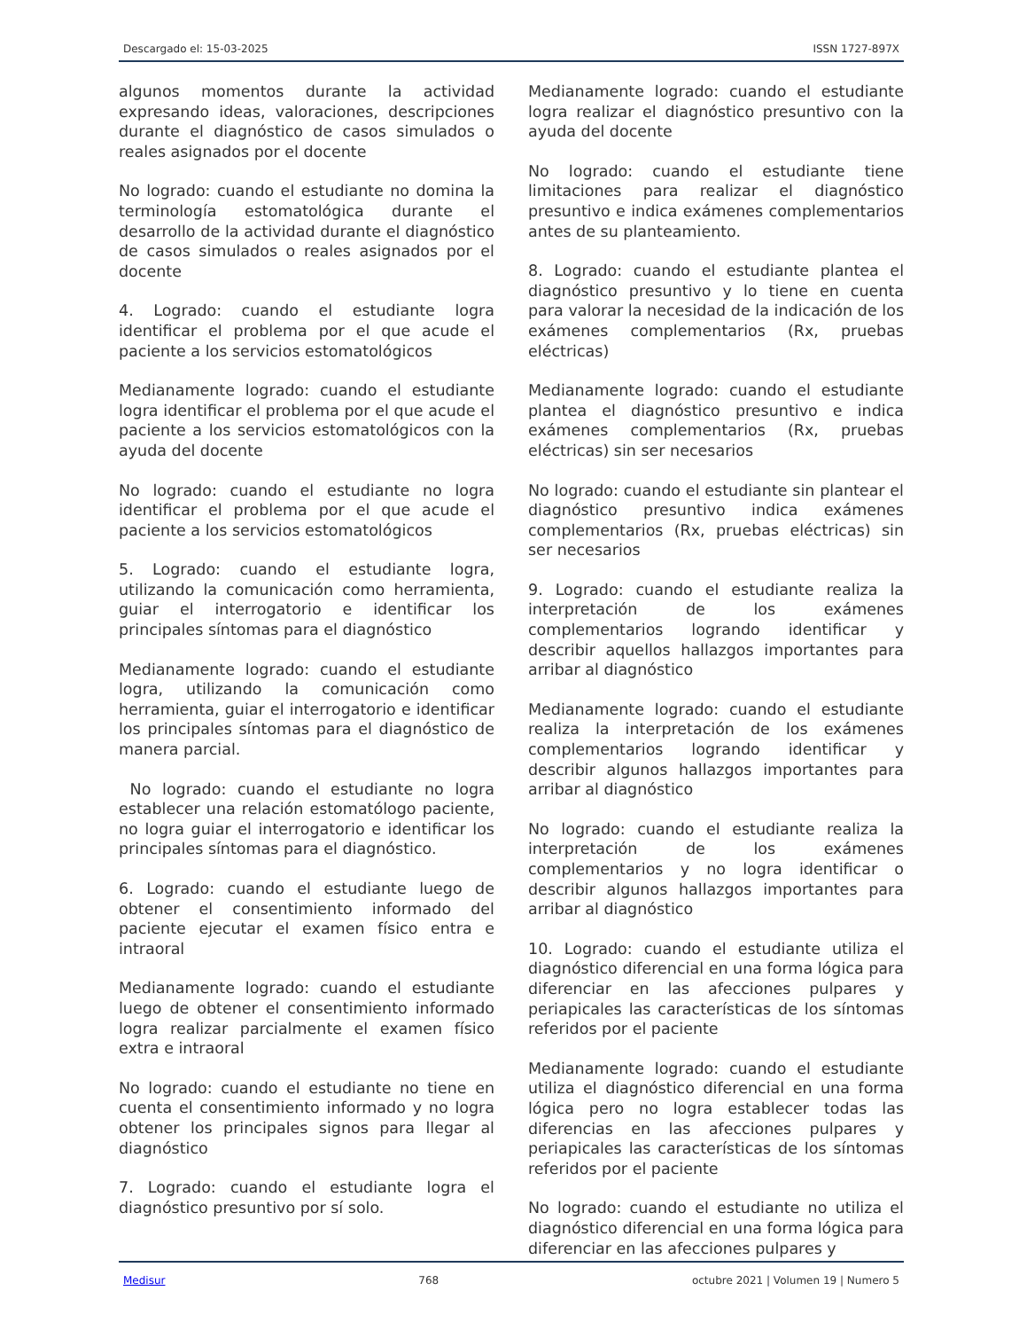Descargado el: 15-03-2025 ISSN 1727-897X
algunos momentos durante la actividad expresando ideas, valoraciones, descripciones durante el diagnóstico de casos simulados o reales asignados por el docente
No logrado: cuando el estudiante no domina la terminología estomatológica durante el desarrollo de la actividad durante el diagnóstico de casos simulados o reales asignados por el docente
4. Logrado: cuando el estudiante logra identificar el problema por el que acude el paciente a los servicios estomatológicos
Medianamente logrado: cuando el estudiante logra identificar el problema por el que acude el paciente a los servicios estomatológicos con la ayuda del docente
No logrado: cuando el estudiante no logra identificar el problema por el que acude el paciente a los servicios estomatológicos
5. Logrado: cuando el estudiante logra, utilizando la comunicación como herramienta, guiar el interrogatorio e identificar los principales síntomas para el diagnóstico
Medianamente logrado: cuando el estudiante logra, utilizando la comunicación como herramienta, guiar el interrogatorio e identificar los principales síntomas para el diagnóstico de manera parcial.
No logrado: cuando el estudiante no logra establecer una relación estomatólogo paciente, no logra guiar el interrogatorio e identificar los principales síntomas para el diagnóstico.
6. Logrado: cuando el estudiante luego de obtener el consentimiento informado del paciente ejecutar el examen físico entra e intraoral
Medianamente logrado: cuando el estudiante luego de obtener el consentimiento informado logra realizar parcialmente el examen físico extra e intraoral
No logrado: cuando el estudiante no tiene en cuenta el consentimiento informado y no logra obtener los principales signos para llegar al diagnóstico
7. Logrado: cuando el estudiante logra el diagnóstico presuntivo por sí solo.
Medianamente logrado: cuando el estudiante logra realizar el diagnóstico presuntivo con la ayuda del docente
No logrado: cuando el estudiante tiene limitaciones para realizar el diagnóstico presuntivo e indica exámenes complementarios antes de su planteamiento.
8. Logrado: cuando el estudiante plantea el diagnóstico presuntivo y lo tiene en cuenta para valorar la necesidad de la indicación de los exámenes complementarios (Rx, pruebas eléctricas)
Medianamente logrado: cuando el estudiante plantea el diagnóstico presuntivo e indica exámenes complementarios (Rx, pruebas eléctricas) sin ser necesarios
No logrado: cuando el estudiante sin plantear el diagnóstico presuntivo indica exámenes complementarios (Rx, pruebas eléctricas) sin ser necesarios
9. Logrado: cuando el estudiante realiza la interpretación de los exámenes complementarios logrando identificar y describir aquellos hallazgos importantes para arribar al diagnóstico
Medianamente logrado: cuando el estudiante realiza la interpretación de los exámenes complementarios logrando identificar y describir algunos hallazgos importantes para arribar al diagnóstico
No logrado: cuando el estudiante realiza la interpretación de los exámenes complementarios y no logra identificar o describir algunos hallazgos importantes para arribar al diagnóstico
10. Logrado: cuando el estudiante utiliza el diagnóstico diferencial en una forma lógica para diferenciar en las afecciones pulpares y periapicales las características de los síntomas referidos por el paciente
Medianamente logrado: cuando el estudiante utiliza el diagnóstico diferencial en una forma lógica pero no logra establecer todas las diferencias en las afecciones pulpares y periapicales las características de los síntomas referidos por el paciente
No logrado: cuando el estudiante no utiliza el diagnóstico diferencial en una forma lógica para diferenciar en las afecciones pulpares y
Medisur 768 octubre 2021 | Volumen 19 | Numero 5